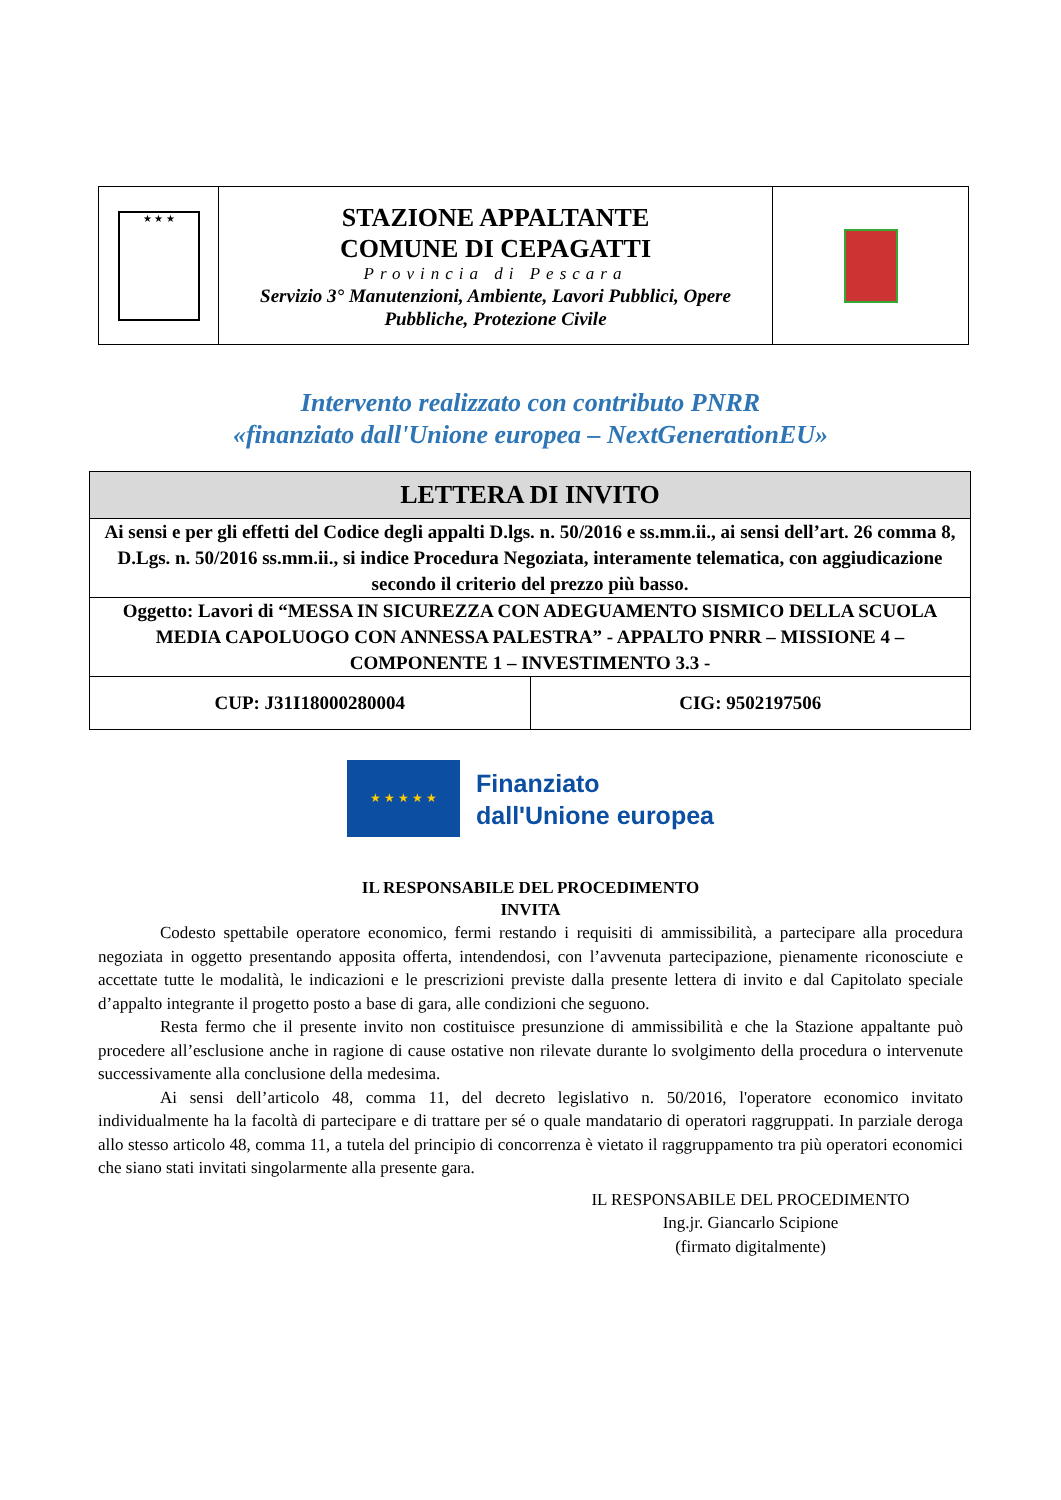| ★ ★ ★ | STAZIONE APPALTANTE COMUNE DI CEPAGATTI Provincia di Pescara Servizio 3° Manutenzioni, Ambiente, Lavori Pubblici, Opere Pubbliche, Protezione Civile | |
Intervento realizzato con contributo PNRR
«finanziato dall'Unione europea – NextGenerationEU»
| LETTERA DI INVITO | |
| Ai sensi e per gli effetti del Codice degli appalti D.lgs. n. 50/2016 e ss.mm.ii., ai sensi dell’art. 26 comma 8, D.Lgs. n. 50/2016 ss.mm.ii., si indice Procedura Negoziata, interamente telematica, con aggiudicazione secondo il criterio del prezzo più basso. | |
| Oggetto: Lavori di “MESSA IN SICUREZZA CON ADEGUAMENTO SISMICO DELLA SCUOLA MEDIA CAPOLUOGO CON ANNESSA PALESTRA” - APPALTO PNRR – MISSIONE 4 – COMPONENTE 1 – INVESTIMENTO 3.3 - | |
| CUP: J31I18000280004 | CIG: 9502197506 |
★ ★ ★ ★ ★
Finanziato
dall'Unione europea
IL RESPONSABILE DEL PROCEDIMENTO
INVITA
Codesto spettabile operatore economico, fermi restando i requisiti di ammissibilità, a partecipare alla procedura negoziata in oggetto presentando apposita offerta, intendendosi, con l’avvenuta partecipazione, pienamente riconosciute e accettate tutte le modalità, le indicazioni e le prescrizioni previste dalla presente lettera di invito e dal Capitolato speciale d’appalto integrante il progetto posto a base di gara, alle condizioni che seguono.
Resta fermo che il presente invito non costituisce presunzione di ammissibilità e che la Stazione appaltante può procedere all’esclusione anche in ragione di cause ostative non rilevate durante lo svolgimento della procedura o intervenute successivamente alla conclusione della medesima.
Ai sensi dell’articolo 48, comma 11, del decreto legislativo n. 50/2016, l'operatore economico invitato individualmente ha la facoltà di partecipare e di trattare per sé o quale mandatario di operatori raggruppati. In parziale deroga allo stesso articolo 48, comma 11, a tutela del principio di concorrenza è vietato il raggruppamento tra più operatori economici che siano stati invitati singolarmente alla presente gara.
IL RESPONSABILE DEL PROCEDIMENTO
Ing.jr. Giancarlo Scipione
(firmato digitalmente)